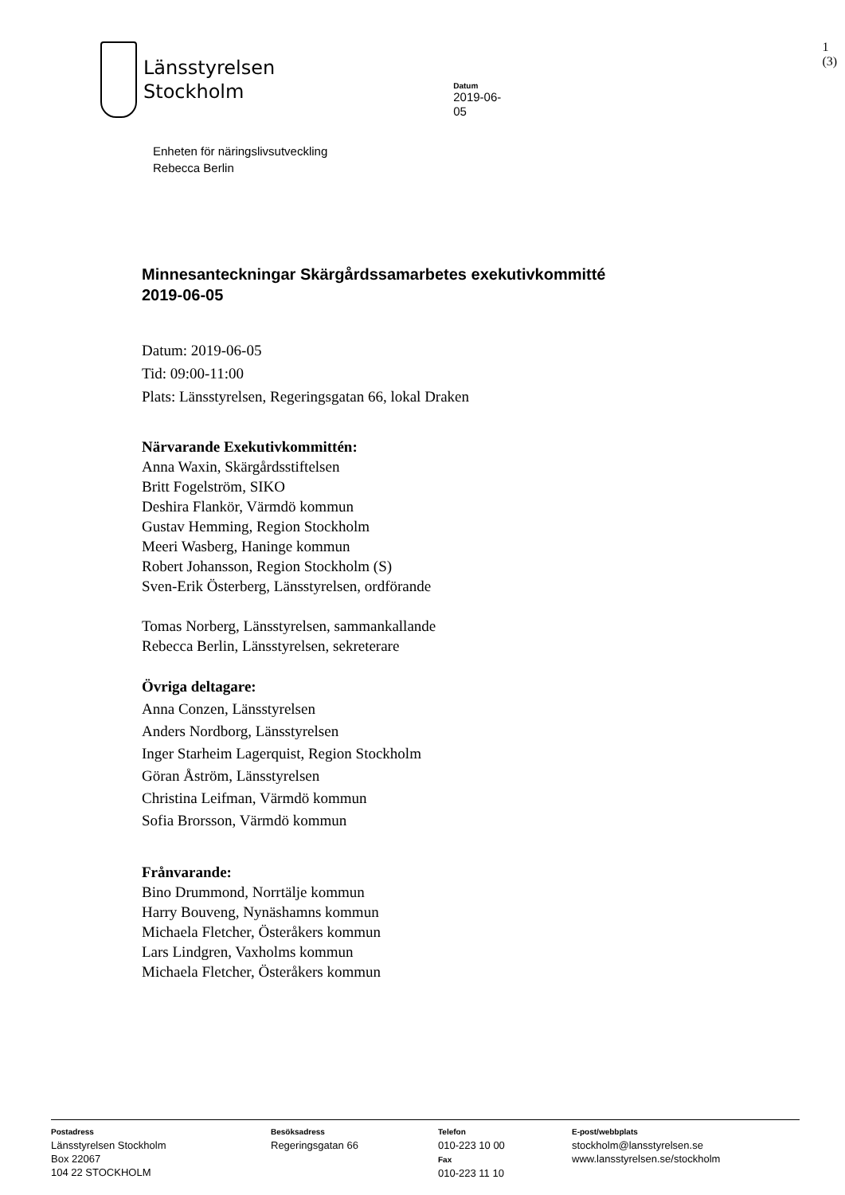Länsstyrelsen
Stockholm
Datum
2019-06-05
1 (3)
Enheten för näringslivsutveckling
Rebecca Berlin
Minnesanteckningar Skärgårdssamarbetes exekutivkommitté
2019-06-05
Datum: 2019-06-05
Tid: 09:00-11:00
Plats: Länsstyrelsen, Regeringsgatan 66, lokal Draken
Närvarande Exekutivkommittén:
Anna Waxin, Skärgårdsstiftelsen
Britt Fogelström, SIKO
Deshira Flankör, Värmdö kommun
Gustav Hemming, Region Stockholm
Meeri Wasberg, Haninge kommun
Robert Johansson, Region Stockholm (S)
Sven-Erik Österberg, Länsstyrelsen, ordförande
Tomas Norberg, Länsstyrelsen, sammankallande
Rebecca Berlin, Länsstyrelsen, sekreterare
Övriga deltagare:
Anna Conzen, Länsstyrelsen
Anders Nordborg, Länsstyrelsen
Inger Starheim Lagerquist, Region Stockholm
Göran Åström, Länsstyrelsen
Christina Leifman, Värmdö kommun
Sofia Brorsson, Värmdö kommun
Frånvarande:
Bino Drummond, Norrtälje kommun
Harry Bouveng, Nynäshamns kommun
Michaela Fletcher, Österåkers kommun
Lars Lindgren, Vaxholms kommun
Michaela Fletcher, Österåkers kommun
Postadress
Länsstyrelsen Stockholm
Box 22067
104 22 STOCKHOLM
Besöksadress
Regeringsgatan 66
Telefon
010-223 10 00
Fax
010-223 11 10
E-post/webbplats
stockholm@lansstyrelsen.se
www.lansstyrelsen.se/stockholm